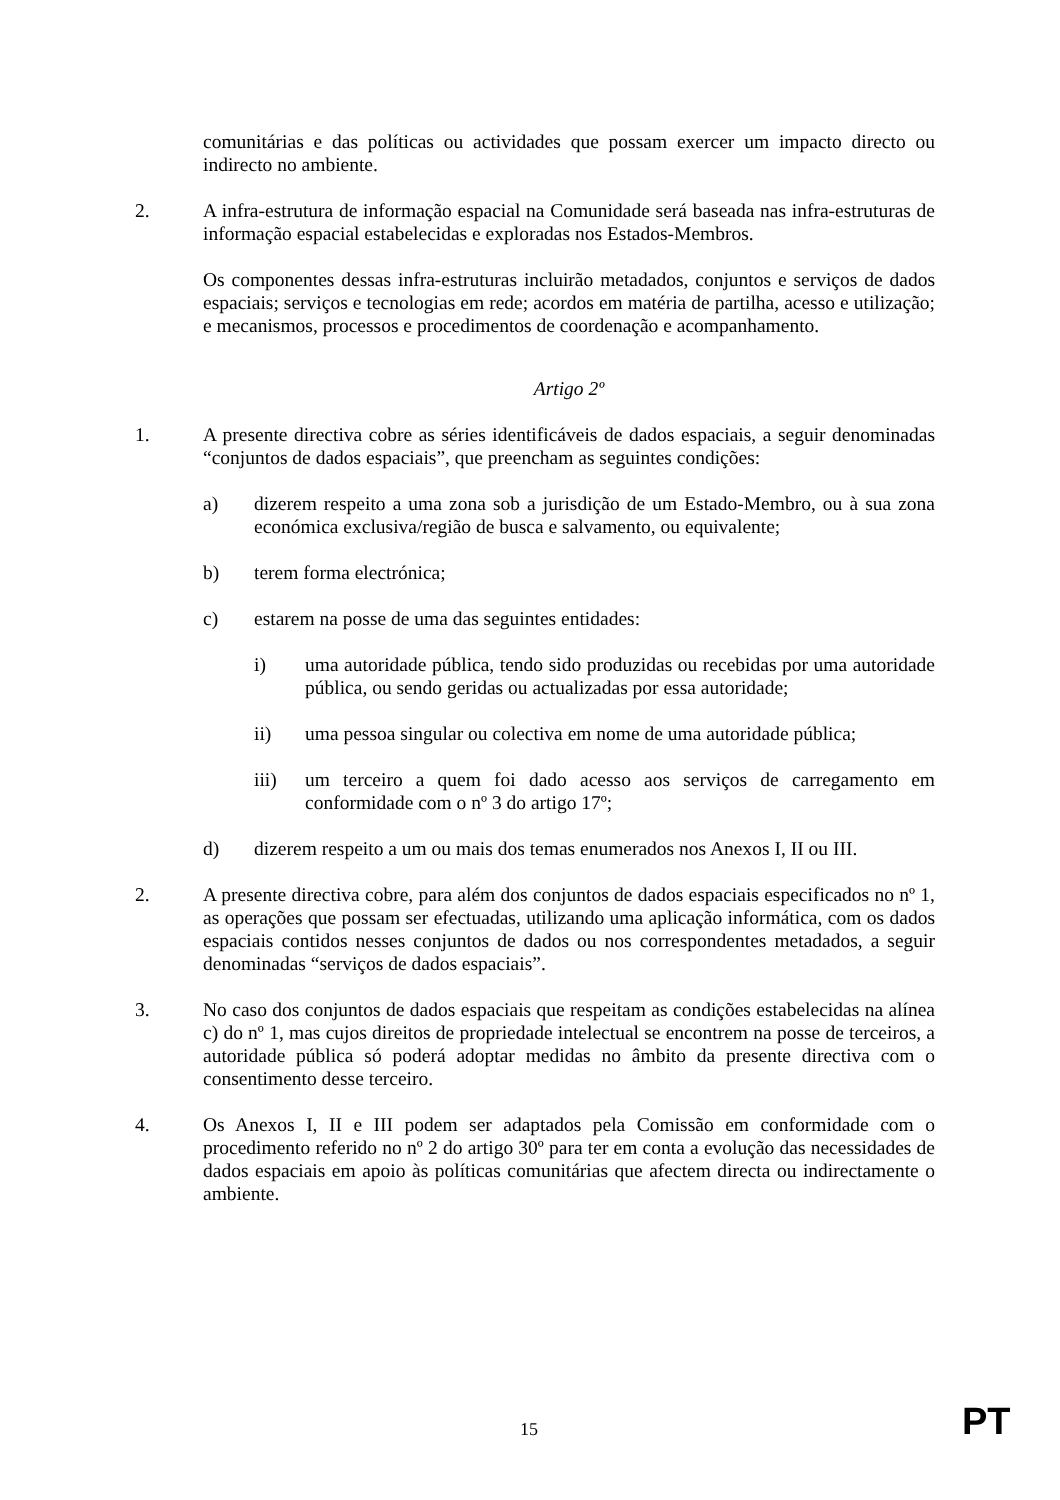comunitárias e das políticas ou actividades que possam exercer um impacto directo ou indirecto no ambiente.
2. A infra-estrutura de informação espacial na Comunidade será baseada nas infra-estruturas de informação espacial estabelecidas e exploradas nos Estados-Membros.
Os componentes dessas infra-estruturas incluirão metadados, conjuntos e serviços de dados espaciais; serviços e tecnologias em rede; acordos em matéria de partilha, acesso e utilização; e mecanismos, processos e procedimentos de coordenação e acompanhamento.
Artigo 2º
1. A presente directiva cobre as séries identificáveis de dados espaciais, a seguir denominadas “conjuntos de dados espaciais”, que preencham as seguintes condições:
a) dizerem respeito a uma zona sob a jurisdição de um Estado-Membro, ou à sua zona económica exclusiva/região de busca e salvamento, ou equivalente;
b) terem forma electrónica;
c) estarem na posse de uma das seguintes entidades:
i) uma autoridade pública, tendo sido produzidas ou recebidas por uma autoridade pública, ou sendo geridas ou actualizadas por essa autoridade;
ii) uma pessoa singular ou colectiva em nome de uma autoridade pública;
iii) um terceiro a quem foi dado acesso aos serviços de carregamento em conformidade com o nº 3 do artigo 17º;
d) dizerem respeito a um ou mais dos temas enumerados nos Anexos I, II ou III.
2. A presente directiva cobre, para além dos conjuntos de dados espaciais especificados no nº 1, as operações que possam ser efectuadas, utilizando uma aplicação informática, com os dados espaciais contidos nesses conjuntos de dados ou nos correspondentes metadados, a seguir denominadas “serviços de dados espaciais”.
3. No caso dos conjuntos de dados espaciais que respeitam as condições estabelecidas na alínea c) do nº 1, mas cujos direitos de propriedade intelectual se encontrem na posse de terceiros, a autoridade pública só poderá adoptar medidas no âmbito da presente directiva com o consentimento desse terceiro.
4. Os Anexos I, II e III podem ser adaptados pela Comissão em conformidade com o procedimento referido no nº 2 do artigo 30º para ter em conta a evolução das necessidades de dados espaciais em apoio às políticas comunitárias que afectem directa ou indirectamente o ambiente.
15 PT